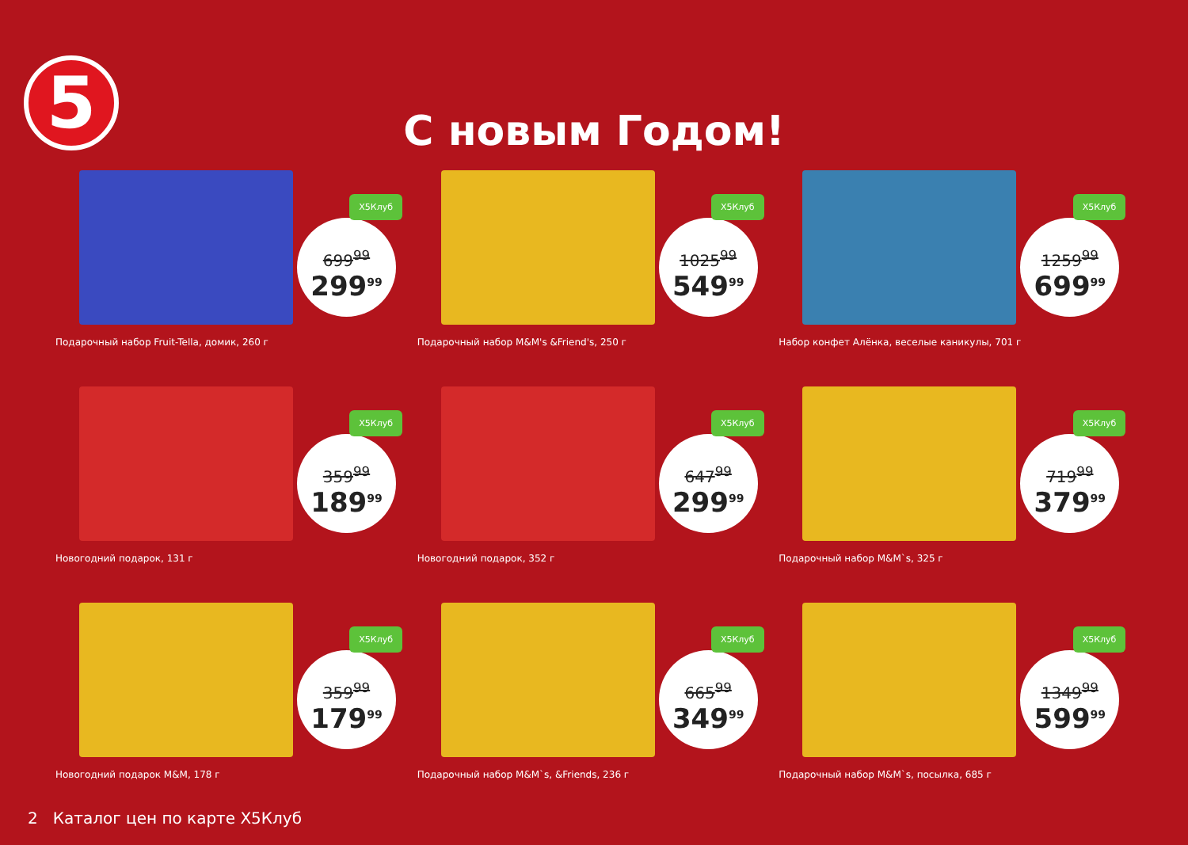5
С новым Годом!
Х5Клуб
699<sup>99</sup>
299<sup>99</sup>
Подарочный набор Fruit-Tella, домик, 260 г
Х5Клуб
1025<sup>99</sup>
549<sup>99</sup>
Подарочный набор M&M's &Friend's, 250 г
Х5Клуб
1259<sup>99</sup>
699<sup>99</sup>
Набор конфет Алёнка, веселые каникулы, 701 г
Х5Клуб
359<sup>99</sup>
189<sup>99</sup>
Новогодний подарок, 131 г
Х5Клуб
647<sup>99</sup>
299<sup>99</sup>
Новогодний подарок, 352 г
Х5Клуб
719<sup>99</sup>
379<sup>99</sup>
Подарочный набор M&M`s, 325 г
Х5Клуб
359<sup>99</sup>
179<sup>99</sup>
Новогодний подарок M&M, 178 г
Х5Клуб
665<sup>99</sup>
349<sup>99</sup>
Подарочный набор M&M`s, &Friends, 236 г
Х5Клуб
1349<sup>99</sup>
599<sup>99</sup>
Подарочный набор M&M`s, посылка, 685 г
2 Каталог цен по карте Х5Клуб